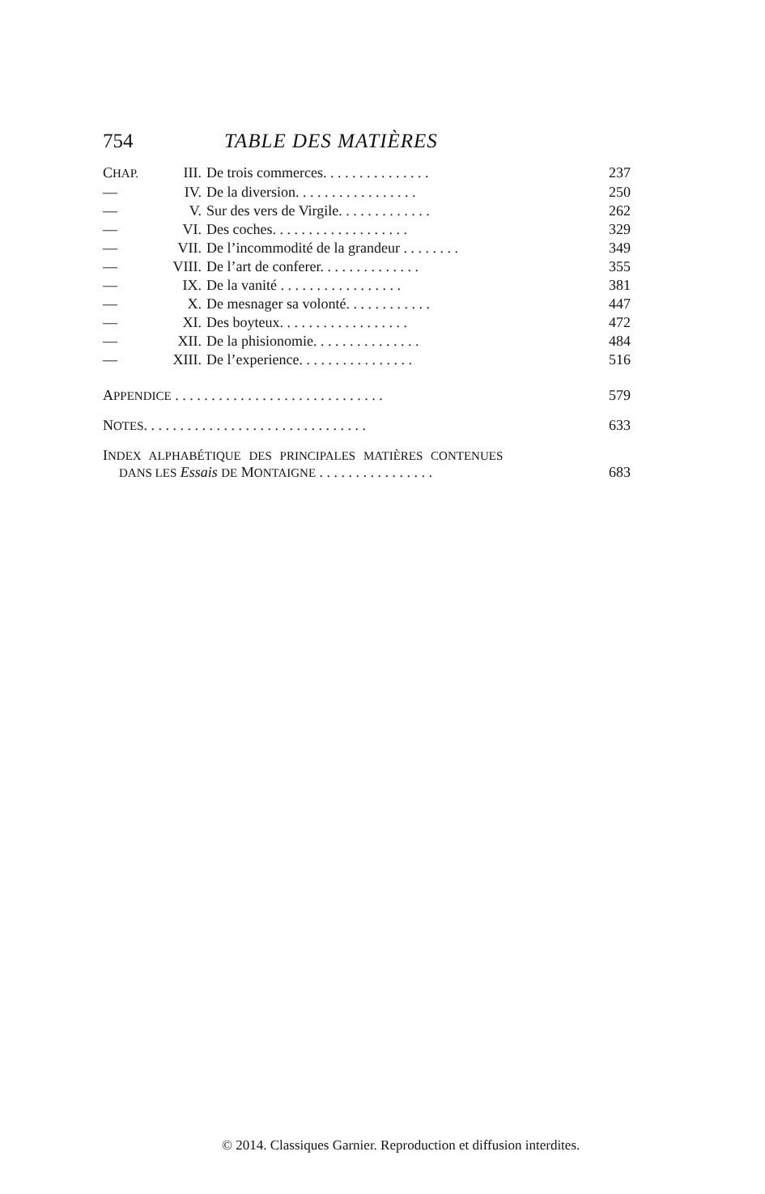754 TABLE DES MATIÈRES
| C HAP. | III. | De trois commerces. . . . . . . . . . . . . . . | 237 |
| — | IV. | De la diversion. . . . . . . . . . . . . . . . . | 250 |
| — | V. | Sur des vers de Virgile. . . . . . . . . . . . . | 262 |
| — | VI. | Des coches. . . . . . . . . . . . . . . . . . . | 329 |
| — | VII. | De l’incommodité de la grandeur . . . . . . . . | 349 |
| — | VIII. | De l’art de conferer. . . . . . . . . . . . . . | 355 |
| — | IX. | De la vanité . . . . . . . . . . . . . . . . . | 381 |
| — | X. | De mesnager sa volonté. . . . . . . . . . . . | 447 |
| — | XI. | Des boyteux. . . . . . . . . . . . . . . . . . | 472 |
| — | XII. | De la phisionomie. . . . . . . . . . . . . . . | 484 |
| — | XIII. | De l’experience. . . . . . . . . . . . . . . . | 516 |
APPENDICE . . . . . . . . . . . . . . . . . . . . . . . . . . . . . 579
NOTES. . . . . . . . . . . . . . . . . . . . . . . . . . . . . . . 633
INDEX ALPHABÉTIQUE DES PRINCIPALES MATIÈRES CONTENUES
DANS LES Essais DE MONTAIGNE . . . . . . . . . . . . . . . . 683
© 2014. Classiques Garnier. Reproduction et diffusion interdites.